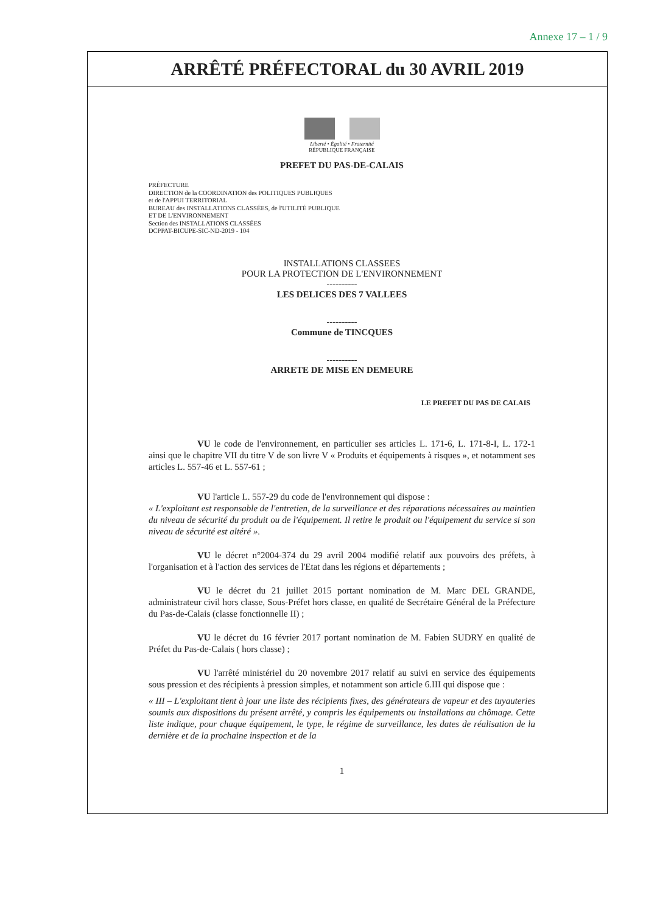Annexe 17 – 1 / 9
ARRÊTÉ PRÉFECTORAL du 30 AVRIL 2019
Liberté • Égalité • Fraternité
RÉPUBLIQUE FRANÇAISE
PREFET DU PAS-DE-CALAIS
PRÉFECTURE
DIRECTION de la COORDINATION des POLITIQUES PUBLIQUES
et de l'APPUI TERRITORIAL
BUREAU des INSTALLATIONS CLASSÉES, de l'UTILITÉ PUBLIQUE
ET DE L'ENVIRONNEMENT
Section des INSTALLATIONS CLASSÉES
DCPPAT-BICUPE-SIC-ND-2019 - 104
INSTALLATIONS CLASSEES
POUR LA PROTECTION DE L'ENVIRONNEMENT
----------
LES DELICES DES 7 VALLEES
----------
Commune de TINCQUES
----------
ARRETE DE MISE EN DEMEURE
LE PREFET DU PAS DE CALAIS
VU le code de l'environnement, en particulier ses articles L. 171-6, L. 171-8-I, L. 172-1 ainsi que le chapitre VII du titre V de son livre V « Produits et équipements à risques », et notamment ses articles L. 557-46 et L. 557-61 ;
VU l'article L. 557-29 du code de l'environnement qui dispose :
« L'exploitant est responsable de l'entretien, de la surveillance et des réparations nécessaires au maintien du niveau de sécurité du produit ou de l'équipement. Il retire le produit ou l'équipement du service si son niveau de sécurité est altéré ».
VU le décret n°2004-374 du 29 avril 2004 modifié relatif aux pouvoirs des préfets, à l'organisation et à l'action des services de l'Etat dans les régions et départements ;
VU le décret du 21 juillet 2015 portant nomination de M. Marc DEL GRANDE, administrateur civil hors classe, Sous-Préfet hors classe, en qualité de Secrétaire Général de la Préfecture du Pas-de-Calais (classe fonctionnelle II) ;
VU le décret du 16 février 2017 portant nomination de M. Fabien SUDRY en qualité de Préfet du Pas-de-Calais ( hors classe) ;
VU l'arrêté ministériel du 20 novembre 2017 relatif au suivi en service des équipements sous pression et des récipients à pression simples, et notamment son article 6.III qui dispose que :
« III – L'exploitant tient à jour une liste des récipients fixes, des générateurs de vapeur et des tuyauteries soumis aux dispositions du présent arrêté, y compris les équipements ou installations au chômage. Cette liste indique, pour chaque équipement, le type, le régime de surveillance, les dates de réalisation de la dernière et de la prochaine inspection et de la
1